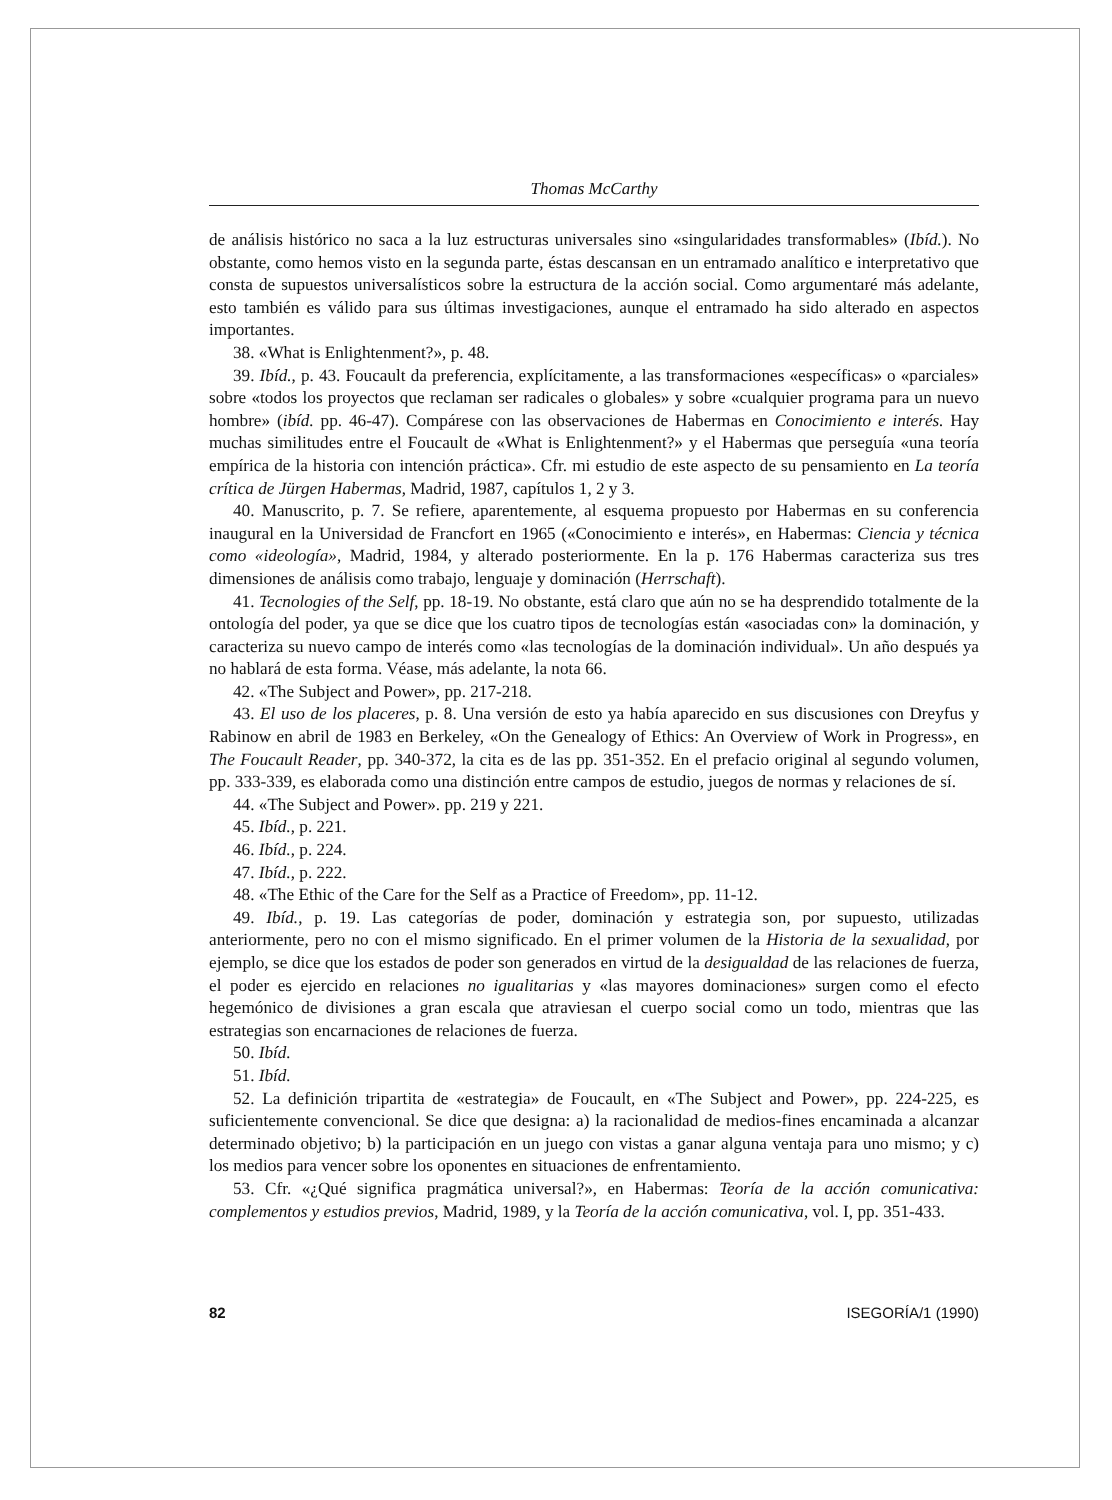Thomas McCarthy
de análisis histórico no saca a la luz estructuras universales sino «singularidades transformables» (Ibíd.). No obstante, como hemos visto en la segunda parte, éstas descansan en un entramado analítico e interpretativo que consta de supuestos universalísticos sobre la estructura de la acción social. Como argumentaré más adelante, esto también es válido para sus últimas investigaciones, aunque el entramado ha sido alterado en aspectos importantes.
38. «What is Enlightenment?», p. 48.
39. Ibíd., p. 43. Foucault da preferencia, explícitamente, a las transformaciones «específicas» o «parciales» sobre «todos los proyectos que reclaman ser radicales o globales» y sobre «cualquier programa para un nuevo hombre» (ibíd. pp. 46-47). Compárese con las observaciones de Habermas en Conocimiento e interés. Hay muchas similitudes entre el Foucault de «What is Enlightenment?» y el Habermas que perseguía «una teoría empírica de la historia con intención práctica». Cfr. mi estudio de este aspecto de su pensamiento en La teoría crítica de Jürgen Habermas, Madrid, 1987, capítulos 1, 2 y 3.
40. Manuscrito, p. 7. Se refiere, aparentemente, al esquema propuesto por Habermas en su conferencia inaugural en la Universidad de Francfort en 1965 («Conocimiento e interés», en Habermas: Ciencia y técnica como «ideología», Madrid, 1984, y alterado posteriormente. En la p. 176 Habermas caracteriza sus tres dimensiones de análisis como trabajo, lenguaje y dominación (Herrschaft).
41. Tecnologies of the Self, pp. 18-19. No obstante, está claro que aún no se ha desprendido totalmente de la ontología del poder, ya que se dice que los cuatro tipos de tecnologías están «asociadas con» la dominación, y caracteriza su nuevo campo de interés como «las tecnologías de la dominación individual». Un año después ya no hablará de esta forma. Véase, más adelante, la nota 66.
42. «The Subject and Power», pp. 217-218.
43. El uso de los placeres, p. 8. Una versión de esto ya había aparecido en sus discusiones con Dreyfus y Rabinow en abril de 1983 en Berkeley, «On the Genealogy of Ethics: An Overview of Work in Progress», en The Foucault Reader, pp. 340-372, la cita es de las pp. 351-352. En el prefacio original al segundo volumen, pp. 333-339, es elaborada como una distinción entre campos de estudio, juegos de normas y relaciones de sí.
44. «The Subject and Power». pp. 219 y 221.
45. Ibíd., p. 221.
46. Ibíd., p. 224.
47. Ibíd., p. 222.
48. «The Ethic of the Care for the Self as a Practice of Freedom», pp. 11-12.
49. Ibíd., p. 19. Las categorías de poder, dominación y estrategia son, por supuesto, utilizadas anteriormente, pero no con el mismo significado. En el primer volumen de la Historia de la sexualidad, por ejemplo, se dice que los estados de poder son generados en virtud de la desigualdad de las relaciones de fuerza, el poder es ejercido en relaciones no igualitarias y «las mayores dominaciones» surgen como el efecto hegemónico de divisiones a gran escala que atraviesan el cuerpo social como un todo, mientras que las estrategias son encarnaciones de relaciones de fuerza.
50. Ibíd.
51. Ibíd.
52. La definición tripartita de «estrategia» de Foucault, en «The Subject and Power», pp. 224-225, es suficientemente convencional. Se dice que designa: a) la racionalidad de medios-fines encaminada a alcanzar determinado objetivo; b) la participación en un juego con vistas a ganar alguna ventaja para uno mismo; y c) los medios para vencer sobre los oponentes en situaciones de enfrentamiento.
53. Cfr. «¿Qué significa pragmática universal?», en Habermas: Teoría de la acción comunicativa: complementos y estudios previos, Madrid, 1989, y la Teoría de la acción comunicativa, vol. I, pp. 351-433.
82 ISEGORÍA/1 (1990)